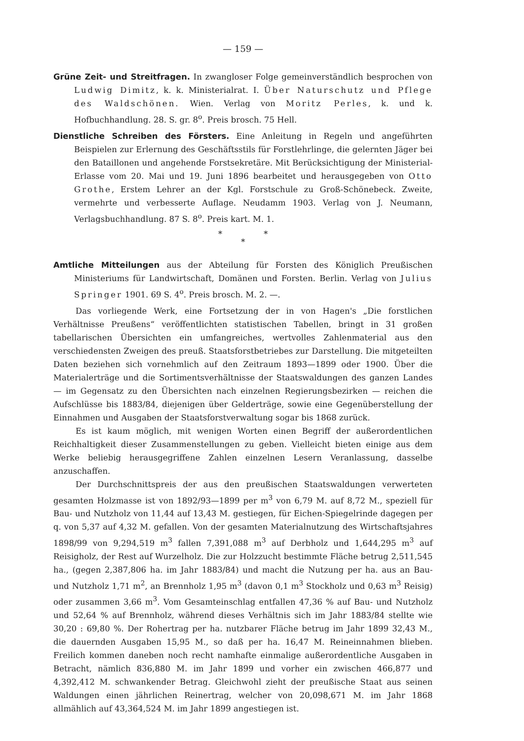— 159 —
Grüne Zeit- und Streitfragen. In zwangloser Folge gemeinverständlich besprochen von Ludwig Dimitz, k. k. Ministerialrat. I. Über Naturschutz und Pflege des Waldschönen. Wien. Verlag von Moritz Perles, k. und k. Hofbuchhandlung. 28. S. gr. 8<sup>o</sup>. Preis brosch. 75 Hell.
Dienstliche Schreiben des Försters. Eine Anleitung in Regeln und angeführten Beispielen zur Erlernung des Geschäftsstils für Forstlehrlinge, die gelernten Jäger bei den Bataillonen und angehende Forstsekretäre. Mit Berücksichtigung der Ministerial-Erlasse vom 20. Mai und 19. Juni 1896 bearbeitet und herausgegeben von Otto Grothe, Erstem Lehrer an der Kgl. Forstschule zu Groß-Schönebeck. Zweite, vermehrte und verbesserte Auflage. Neudamm 1903. Verlag von J. Neumann, Verlagsbuchhandlung. 87 S. 8<sup>o</sup>. Preis kart. M. 1.
* *
*
Amtliche Mitteilungen aus der Abteilung für Forsten des Königlich Preußischen Ministeriums für Landwirtschaft, Domänen und Forsten. Berlin. Verlag von Julius Springer 1901. 69 S. 4<sup>o</sup>. Preis brosch. M. 2. —.
Das vorliegende Werk, eine Fortsetzung der in von Hagen's „Die forstlichen Verhältnisse Preußens“ veröffentlichten statistischen Tabellen, bringt in 31 großen tabellarischen Übersichten ein umfangreiches, wertvolles Zahlenmaterial aus den verschiedensten Zweigen des preuß. Staatsforstbetriebes zur Darstellung. Die mitgeteilten Daten beziehen sich vornehmlich auf den Zeitraum 1893—1899 oder 1900. Über die Materialerträge und die Sortimentsverhältnisse der Staatswaldungen des ganzen Landes — im Gegensatz zu den Übersichten nach einzelnen Regierungsbezirken — reichen die Aufschlüsse bis 1883/84, diejenigen über Gelderträge, sowie eine Gegenüberstellung der Einnahmen und Ausgaben der Staatsforstverwaltung sogar bis 1868 zurück.
Es ist kaum möglich, mit wenigen Worten einen Begriff der außerordentlichen Reichhaltigkeit dieser Zusammenstellungen zu geben. Vielleicht bieten einige aus dem Werke beliebig herausgegriffene Zahlen einzelnen Lesern Veranlassung, dasselbe anzuschaffen.
Der Durchschnittspreis der aus den preußischen Staatswaldungen verwerteten gesamten Holzmasse ist von 1892/93—1899 per m<sup>3</sup> von 6,79 M. auf 8,72 M., speziell für Bau- und Nutzholz von 11,44 auf 13,43 M. gestiegen, für Eichen-Spiegelrinde dagegen per q. von 5,37 auf 4,32 M. gefallen. Von der gesamten Materialnutzung des Wirtschaftsjahres 1898/99 von 9,294,519 m<sup>3</sup> fallen 7,391,088 m<sup>3</sup> auf Derbholz und 1,644,295 m<sup>3</sup> auf Reisigholz, der Rest auf Wurzelholz. Die zur Holzzucht bestimmte Fläche betrug 2,511,545 ha., (gegen 2,387,806 ha. im Jahr 1883/84) und macht die Nutzung per ha. aus an Bau- und Nutzholz 1,71 m<sup>2</sup>, an Brennholz 1,95 m<sup>3</sup> (davon 0,1 m<sup>3</sup> Stockholz und 0,63 m<sup>3</sup> Reisig) oder zusammen 3,66 m<sup>3</sup>. Vom Gesamteinschlag entfallen 47,36 % auf Bau- und Nutzholz und 52,64 % auf Brennholz, während dieses Verhältnis sich im Jahr 1883/84 stellte wie 30,20 : 69,80 %. Der Rohertrag per ha. nutzbarer Fläche betrug im Jahr 1899 32,43 M., die dauernden Ausgaben 15,95 M., so daß per ha. 16,47 M. Reineinnahmen blieben. Freilich kommen daneben noch recht namhafte einmalige außerordentliche Ausgaben in Betracht, nämlich 836,880 M. im Jahr 1899 und vorher ein zwischen 466,877 und 4,392,412 M. schwankender Betrag. Gleichwohl zieht der preußische Staat aus seinen Waldungen einen jährlichen Reinertrag, welcher von 20,098,671 M. im Jahr 1868 allmählich auf 43,364,524 M. im Jahr 1899 angestiegen ist.